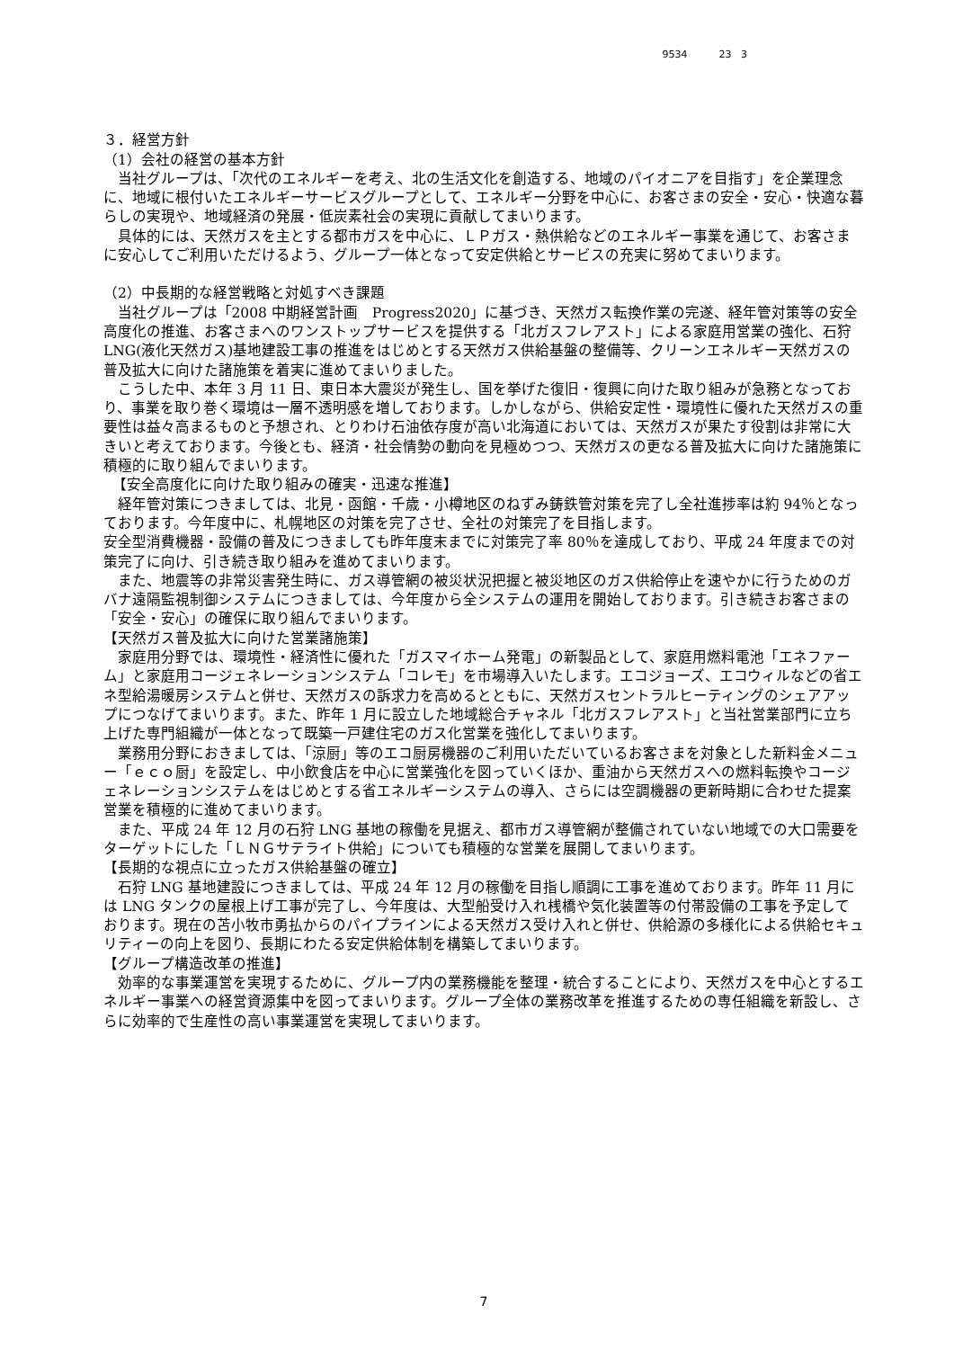9534 23 3
３．経営方針
（1）会社の経営の基本方針
当社グループは、「次代のエネルギーを考え、北の生活文化を創造する、地域のパイオニアを目指す」を企業理念に、地域に根付いたエネルギーサービスグループとして、エネルギー分野を中心に、お客さまの安全・安心・快適な暮らしの実現や、地域経済の発展・低炭素社会の実現に貢献してまいります。
具体的には、天然ガスを主とする都市ガスを中心に、ＬＰガス・熱供給などのエネルギー事業を通じて、お客さまに安心してご利用いただけるよう、グループ一体となって安定供給とサービスの充実に努めてまいります。
（2）中長期的な経営戦略と対処すべき課題
当社グループは「2008 中期経営計画　Progress2020」に基づき、天然ガス転換作業の完遂、経年管対策等の安全高度化の推進、お客さまへのワンストップサービスを提供する「北ガスフレアスト」による家庭用営業の強化、石狩 LNG(液化天然ガス)基地建設工事の推進をはじめとする天然ガス供給基盤の整備等、クリーンエネルギー天然ガスの普及拡大に向けた諸施策を着実に進めてまいりました。
こうした中、本年 3 月 11 日、東日本大震災が発生し、国を挙げた復旧・復興に向けた取り組みが急務となっており、事業を取り巻く環境は一層不透明感を増しております。しかしながら、供給安定性・環境性に優れた天然ガスの重要性は益々高まるものと予想され、とりわけ石油依存度が高い北海道においては、天然ガスが果たす役割は非常に大きいと考えております。今後とも、経済・社会情勢の動向を見極めつつ、天然ガスの更なる普及拡大に向けた諸施策に積極的に取り組んでまいります。
【安全高度化に向けた取り組みの確実・迅速な推進】
経年管対策につきましては、北見・函館・千歳・小樽地区のねずみ鋳鉄管対策を完了し全社進捗率は約 94％となっております。今年度中に、札幌地区の対策を完了させ、全社の対策完了を目指します。
安全型消費機器・設備の普及につきましても昨年度末までに対策完了率 80％を達成しており、平成 24 年度までの対策完了に向け、引き続き取り組みを進めてまいります。
また、地震等の非常災害発生時に、ガス導管網の被災状況把握と被災地区のガス供給停止を速やかに行うためのガバナ遠隔監視制御システムにつきましては、今年度から全システムの運用を開始しております。引き続きお客さまの「安全・安心」の確保に取り組んでまいります。
【天然ガス普及拡大に向けた営業諸施策】
家庭用分野では、環境性・経済性に優れた「ガスマイホーム発電」の新製品として、家庭用燃料電池「エネファーム」と家庭用コージェネレーションシステム「コレモ」を市場導入いたします。エコジョーズ、エコウィルなどの省エネ型給湯暖房システムと併せ、天然ガスの訴求力を高めるとともに、天然ガスセントラルヒーティングのシェアアップにつなげてまいります。また、昨年 1 月に設立した地域総合チャネル「北ガスフレアスト」と当社営業部門に立ち上げた専門組織が一体となって既築一戸建住宅のガス化営業を強化してまいります。
業務用分野におきましては、「涼厨」等のエコ厨房機器のご利用いただいているお客さまを対象とした新料金メニュー「ｅｃｏ厨」を設定し、中小飲食店を中心に営業強化を図っていくほか、重油から天然ガスへの燃料転換やコージェネレーションシステムをはじめとする省エネルギーシステムの導入、さらには空調機器の更新時期に合わせた提案営業を積極的に進めてまいります。
また、平成 24 年 12 月の石狩 LNG 基地の稼働を見据え、都市ガス導管網が整備されていない地域での大口需要をターゲットにした「ＬＮＧサテライト供給」についても積極的な営業を展開してまいります。
【長期的な視点に立ったガス供給基盤の確立】
石狩 LNG 基地建設につきましては、平成 24 年 12 月の稼働を目指し順調に工事を進めております。昨年 11 月には LNG タンクの屋根上げ工事が完了し、今年度は、大型船受け入れ桟橋や気化装置等の付帯設備の工事を予定しております。現在の苫小牧市勇払からのパイプラインによる天然ガス受け入れと併せ、供給源の多様化による供給セキュリティーの向上を図り、長期にわたる安定供給体制を構築してまいります。
【グループ構造改革の推進】
効率的な事業運営を実現するために、グループ内の業務機能を整理・統合することにより、天然ガスを中心とするエネルギー事業への経営資源集中を図ってまいります。グループ全体の業務改革を推進するための専任組織を新設し、さらに効率的で生産性の高い事業運営を実現してまいります。
7